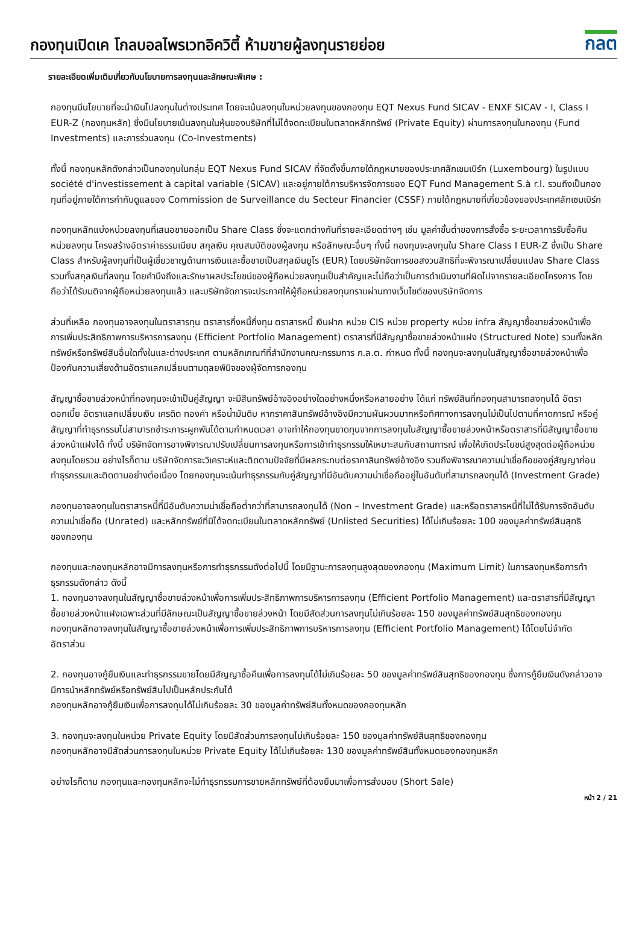กองทุนเปิดเค โกลบอลไพรเวทอิควิตี้ ห้ามขายผู้ลงทุนรายย่อย
กลต
รายละเอียดเพิ่มเติมเกี่ยวกับนโยบายการลงทุนและลักษณะพิเศษ :
กองทุนมีนโยบายที่จะนำเงินไปลงทุนในต่างประเทศ โดยจะเน้นลงทุนในหน่วยลงทุนของกองทุน EQT Nexus Fund SICAV - ENXF SICAV - I, Class I EUR-Z (กองทุนหลัก) ซึ่งมีนโยบายเน้นลงทุนในหุ้นของบริษัทที่ไม่ได้จดทะเบียนในตลาดหลักทรัพย์ (Private Equity) ผ่านการลงทุนในกองทุน (Fund Investments) และการร่วมลงทุน (Co-Investments)
ทั้งนี้ กองทุนหลักดังกล่าวเป็นกองทุนในกลุ่ม EQT Nexus Fund SICAV ที่จัดตั้งขึ้นภายใต้กฎหมายของประเทศลักเซมเบิร์ก (Luxembourg) ในรูปแบบ société d'investissement à capital variable (SICAV) และอยู่ภายใต้การบริหารจัดการของ EQT Fund Management S.à r.l. รวมถึงเป็นกองทุนที่อยู่ภายใต้การกำกับดูแลของ Commission de Surveillance du Secteur Financier (CSSF) ภายใต้กฎหมายที่เกี่ยวข้องของประเทศลักเซมเบิร์ก
กองทุนหลักแบ่งหน่วยลงทุนที่เสนอขายออกเป็น Share Class ซึ่งจะแตกต่างกันที่รายละเอียดต่างๆ เช่น มูลค่าขั้นต่ำของการสั่งซื้อ ระยะเวลาการรับซื้อคืนหน่วยลงทุน โครงสร้างอัตราค่าธรรมเนียม สกุลเงิน คุณสมบัติของผู้ลงทุน หรือลักษณะอื่นๆ ทั้งนี้ กองทุนจะลงทุนใน Share Class I EUR-Z ซึ่งเป็น Share Class สำหรับผู้ลงทุนที่เป็นผู้เชี่ยวชาญด้านการเงินและซื้อขายเป็นสกุลเงินยูโร (EUR) โดยบริษัทจัดการขอสงวนสิทธิที่จะพิจารณาเปลี่ยนแปลง Share Class รวมทั้งสกุลเงินที่ลงทุน โดยคำนึงถึงและรักษาผลประโยชน์ของผู้ถือหน่วยลงทุนเป็นสำคัญและไม่ถือว่าเป็นการดำเนินงานที่ผิดไปจากรายละเอียดโครงการ โดยถือว่าได้รับมติจากผู้ถือหน่วยลงทุนแล้ว และบริษัทจัดการจะประกาศให้ผู้ถือหน่วยลงทุนทราบผ่านทางเว็บไซต์ของบริษัทจัดการ
ส่วนที่เหลือ กองทุนอาจลงทุนในตราสารทุน ตราสารกึ่งหนี้กึ่งทุน ตราสารหนี้ เงินฝาก หน่วย CIS หน่วย property หน่วย infra สัญญาซื้อขายล่วงหน้าเพื่อการเพิ่มประสิทธิภาพการบริหารการลงทุน (Efficient Portfolio Management) ตราสารที่มีสัญญาซื้อขายล่วงหน้าแฝง (Structured Note) รวมทั้งหลักทรัพย์หรือทรัพย์สินอื่นใดทั้งในและต่างประเทศ ตามหลักเกณฑ์ที่สำนักงานคณะกรรมการ ก.ล.ต. กำหนด ทั้งนี้ กองทุนจะลงทุนในสัญญาซื้อขายล่วงหน้าเพื่อป้องกันความเสี่ยงด้านอัตราแลกเปลี่ยนตามดุลยพินิจของผู้จัดการกองทุน
สัญญาซื้อขายล่วงหน้าที่กองทุนจะเข้าเป็นคู่สัญญา จะมีสินทรัพย์อ้างอิงอย่างใดอย่างหนึ่งหรือหลายอย่าง ได้แก่ ทรัพย์สินที่กองทุนสามารถลงทุนได้ อัตราดอกเบี้ย อัตราแลกเปลี่ยนเงิน เครดิต ทองคำ หรือน้ำมันดิบ หากราคาสินทรัพย์อ้างอิงมีความผันผวนมากหรือทิศทางการลงทุนไม่เป็นไปตามที่คาดการณ์ หรือคู่สัญญาที่ทำธุรกรรมไม่สามารถชำระภาระผูกพันได้ตามกำหนดเวลา อาจทำให้กองทุนขาดทุนจากการลงทุนในสัญญาซื้อขายล่วงหน้าหรือตราสารที่มีสัญญาซื้อขายล่วงหน้าแฝงได้ ทั้งนี้ บริษัทจัดการอาจพิจารณาปรับเปลี่ยนการลงทุนหรือการเข้าทำธุรกรรมให้เหมาะสมกับสถานการณ์ เพื่อให้เกิดประโยชน์สูงสุดต่อผู้ถือหน่วยลงทุนโดยรวม อย่างไรก็ตาม บริษัทจัดการจะวิเคราะห์และติดตามปัจจัยที่มีผลกระทบต่อราคาสินทรัพย์อ้างอิง รวมถึงพิจารณาความน่าเชื่อถือของคู่สัญญาก่อนทำธุรกรรมและติดตามอย่างต่อเนื่อง โดยกองทุนจะเน้นทำธุรกรรมกับคู่สัญญาที่มีอันดับความน่าเชื่อถืออยู่ในอันดับที่สามารถลงทุนได้ (Investment Grade)
กองทุนอาจลงทุนในตราสารหนี้ที่มีอันดับความน่าเชื่อถือต่ำกว่าที่สามารถลงทุนได้ (Non – Investment Grade) และหรือตราสารหนี้ที่ไม่ได้รับการจัดอันดับความน่าเชื่อถือ (Unrated) และหลักทรัพย์ที่มิได้จดทะเบียนในตลาดหลักทรัพย์ (Unlisted Securities) ได้ไม่เกินร้อยละ 100 ของมูลค่าทรัพย์สินสุทธิของกองทุน
กองทุนและกองทุนหลักอาจมีการลงทุนหรือการทำธุรกรรมดังต่อไปนี้ โดยมีฐานะการลงทุนสูงสุดของกองทุน (Maximum Limit) ในการลงทุนหรือการทำธุรกรรมดังกล่าว ดังนี้
1. กองทุนอาจลงทุนในสัญญาซื้อขายล่วงหน้าเพื่อการเพิ่มประสิทธิภาพการบริหารการลงทุน (Efficient Portfolio Management) และตราสารที่มีสัญญาซื้อขายล่วงหน้าแฝงเฉพาะส่วนที่มีลักษณะเป็นสัญญาซื้อขายล่วงหน้า โดยมีสัดส่วนการลงทุนไม่เกินร้อยละ 150 ของมูลค่าทรัพย์สินสุทธิของกองทุน
กองทุนหลักอาจลงทุนในสัญญาซื้อขายล่วงหน้าเพื่อการเพิ่มประสิทธิภาพการบริหารการลงทุน (Efficient Portfolio Management) ได้โดยไม่จำกัดอัตราส่วน
2. กองทุนอาจกู้ยืมเงินและทำธุรกรรมขายโดยมีสัญญาซื้อคืนเพื่อการลงทุนได้ไม่เกินร้อยละ 50 ของมูลค่าทรัพย์สินสุทธิของกองทุน ซึ่งการกู้ยืมเงินดังกล่าวอาจมีการนำหลักทรัพย์หรือทรัพย์สินไปเป็นหลักประกันได้
กองทุนหลักอาจกู้ยืมเงินเพื่อการลงทุนได้ไม่เกินร้อยละ 30 ของมูลค่าทรัพย์สินทั้งหมดของกองทุนหลัก
3. กองทุนจะลงทุนในหน่วย Private Equity โดยมีสัดส่วนการลงทุนไม่เกินร้อยละ 150 ของมูลค่าทรัพย์สินสุทธิของกองทุน
กองทุนหลักอาจมีสัดส่วนการลงทุนในหน่วย Private Equity ได้ไม่เกินร้อยละ 130 ของมูลค่าทรัพย์สินทั้งหมดของกองทุนหลัก
อย่างไรก็ตาม กองทุนและกองทุนหลักจะไม่ทำธุรกรรมการขายหลักทรัพย์ที่ต้องยืมมาเพื่อการส่งมอบ (Short Sale)
หน้า 2 / 21